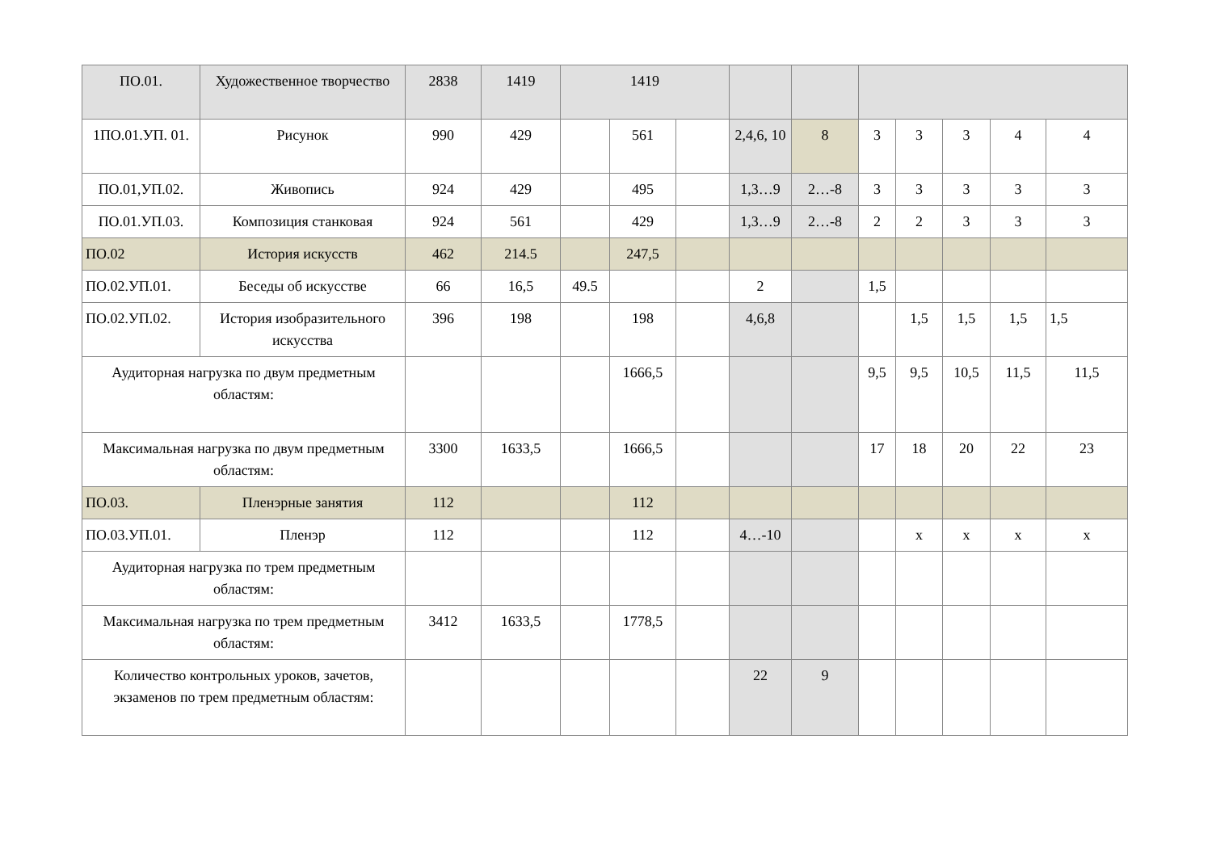| ПО.01. | Художественное творчество | 2838 | 1419 | 1419 | | | | | | | | | |
| 1ПО.01.УП. 01. | Рисунок | 990 | 429 | | 561 | | 2,4,6, 10 | 8 | 3 | 3 | 3 | 4 | 4 |
| ПО.01,УП.02. | Живопись | 924 | 429 | | 495 | | 1,3…9 | 2…-8 | 3 | 3 | 3 | 3 | 3 |
| ПО.01.УП.03. | Композиция станковая | 924 | 561 | | 429 | | 1,3…9 | 2…-8 | 2 | 2 | 3 | 3 | 3 |
| ПО.02 | История искусств | 462 | 214.5 | | 247,5 | | | | | | | | |
| ПО.02.УП.01. | Беседы об искусстве | 66 | 16,5 | 49.5 | | | 2 | | 1,5 | | | | |
| ПО.02.УП.02. | История изобразительного искусства | 396 | 198 | | 198 | | 4,6,8 | | | 1,5 | 1,5 | 1,5 | 1,5 |
| Аудиторная нагрузка по двум предметным областям: | | | | | 1666,5 | | | | 9,5 | 9,5 | 10,5 | 11,5 | 11,5 |
| Максимальная нагрузка по двум предметным областям: | | 3300 | 1633,5 | | 1666,5 | | | | 17 | 18 | 20 | 22 | 23 |
| ПО.03. | Пленэрные занятия | 112 | | | 112 | | | | | | | | |
| ПО.03.УП.01. | Пленэр | 112 | | | 112 | | 4…-10 | | | х | х | х | х |
| Аудиторная нагрузка по трем предметным областям: | | | | | | | | | | | | | |
| Максимальная нагрузка по трем предметным областям: | | 3412 | 1633,5 | | 1778,5 | | | | | | | | |
| Количество контрольных уроков, зачетов, экзаменов по трем предметным областям: | | | | | | | 22 | 9 | | | | | |